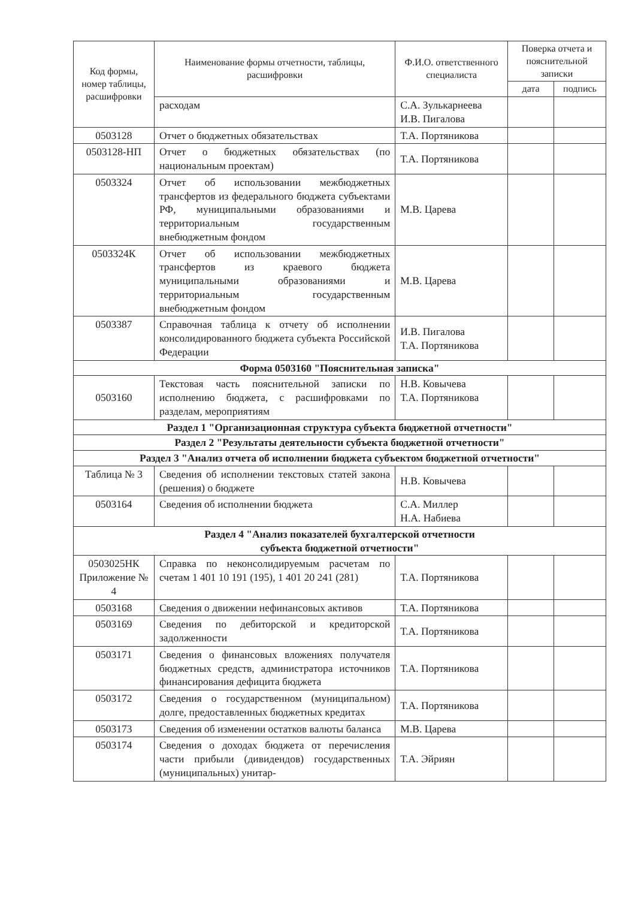| Код формы, номер таблицы, расшифровки | Наименование формы отчетности, таблицы, расшифровки | Ф.И.О. ответственного специалиста | Поверка отчета и пояснительной записки | |
| --- | --- | --- | --- | --- |
| | | | дата | подпись |
| | расходам | С.А. Зулькарнеева И.В. Пигалова | | |
| 0503128 | Отчет о бюджетных обязательствах | Т.А. Портяникова | | |
| 0503128-НП | Отчет о бюджетных обязательствах (по национальным проектам) | Т.А. Портяникова | | |
| 0503324 | Отчет об использовании межбюджетных трансфертов из федерального бюджета субъектами РФ, муниципальными образованиями и территориальным государственным внебюджетным фондом | М.В. Царева | | |
| 0503324К | Отчет об использовании межбюджетных трансфертов из краевого бюджета муниципальными образованиями и территориальным государственным внебюджетным фондом | М.В. Царева | | |
| 0503387 | Справочная таблица к отчету об исполнении консолидированного бюджета субъекта Российской Федерации | И.В. Пигалова Т.А. Портяникова | | |
| Форма 0503160 "Пояснительная записка" | | | | |
| 0503160 | Текстовая часть пояснительной записки по исполнению бюджета, с расшифровками по разделам, мероприятиям | Н.В. Ковычева Т.А. Портяникова | | |
| Раздел 1 "Организационная структура субъекта бюджетной отчетности" | | | | |
| Раздел 2 "Результаты деятельности субъекта бюджетной отчетности" | | | | |
| Раздел 3 "Анализ отчета об исполнении бюджета субъектом бюджетной отчетности" | | | | |
| Таблица № 3 | Сведения об исполнении текстовых статей закона (решения) о бюджете | Н.В. Ковычева | | |
| 0503164 | Сведения об исполнении бюджета | С.А. Миллер Н.А. Набиева | | |
| Раздел 4 "Анализ показателей бухгалтерской отчетности субъекта бюджетной отчетности" | | | | |
| 0503025НК Приложение № 4 | Справка по неконсолидируемым расчетам по счетам 1 401 10 191 (195), 1 401 20 241 (281) | Т.А. Портяникова | | |
| 0503168 | Сведения о движении нефинансовых активов | Т.А. Портяникова | | |
| 0503169 | Сведения по дебиторской и кредиторской задолженности | Т.А. Портяникова | | |
| 0503171 | Сведения о финансовых вложениях получателя бюджетных средств, администратора источников финансирования дефицита бюджета | Т.А. Портяникова | | |
| 0503172 | Сведения о государственном (муниципальном) долге, предоставленных бюджетных кредитах | Т.А. Портяникова | | |
| 0503173 | Сведения об изменении остатков валюты баланса | М.В. Царева | | |
| 0503174 | Сведения о доходах бюджета от перечисления части прибыли (дивидендов) государственных (муниципальных) унитар- | Т.А. Эйриян | | |